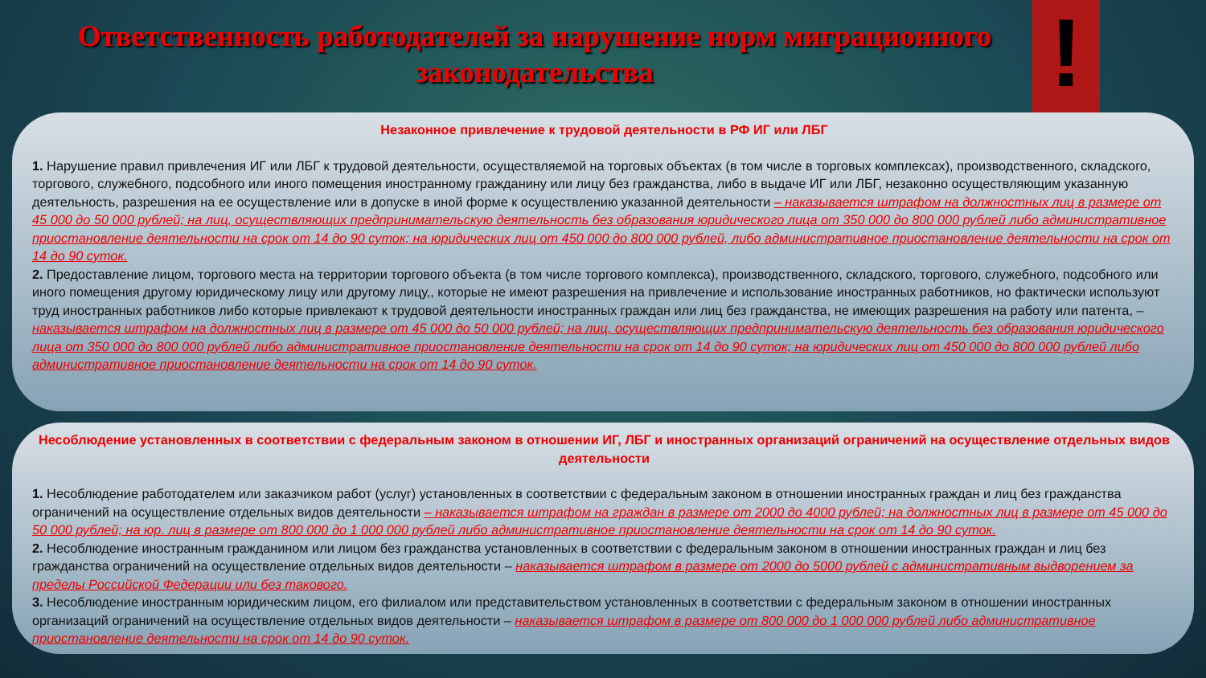!
Ответственность работодателей за нарушение норм миграционного законодательства
Незаконное привлечение к трудовой деятельности в РФ ИГ или ЛБГ
1. Нарушение правил привлечения ИГ или ЛБГ к трудовой деятельности, осуществляемой на торговых объектах (в том числе в торговых комплексах), производственного, складского, торгового, служебного, подсобного или иного помещения иностранному гражданину или лицу без гражданства, либо в выдаче ИГ или ЛБГ, незаконно осуществляющим указанную деятельность, разрешения на ее осуществление или в допуске в иной форме к осуществлению указанной деятельности – наказывается штрафом на должностных лиц в размере от 45 000 до 50 000 рублей; на лиц, осуществляющих предпринимательскую деятельность без образования юридического лица от 350 000 до 800 000 рублей либо административное приостановление деятельности на срок от 14 до 90 суток; на юридических лиц от 450 000 до 800 000 рублей, либо административное приостановление деятельности на срок от 14 до 90 суток.
2. Предоставление лицом, торгового места на территории торгового объекта (в том числе торгового комплекса), производственного, складского, торгового, служебного, подсобного или иного помещения другому юридическому лицу или другому лицу,, которые не имеют разрешения на привлечение и использование иностранных работников, но фактически используют труд иностранных работников либо которые привлекают к трудовой деятельности иностранных граждан или лиц без гражданства, не имеющих разрешения на работу или патента, – наказывается штрафом на должностных лиц в размере от 45 000 до 50 000 рублей; на лиц, осуществляющих предпринимательскую деятельность без образования юридического лица от 350 000 до 800 000 рублей либо административное приостановление деятельности на срок от 14 до 90 суток; на юридических лиц от 450 000 до 800 000 рублей либо административное приостановление деятельности на срок от 14 до 90 суток.
Несоблюдение установленных в соответствии с федеральным законом в отношении ИГ, ЛБГ и иностранных организаций ограничений на осуществление отдельных видов деятельности
1. Несоблюдение работодателем или заказчиком работ (услуг) установленных в соответствии с федеральным законом в отношении иностранных граждан и лиц без гражданства ограничений на осуществление отдельных видов деятельности – наказывается штрафом на граждан в размере от 2000 до 4000 рублей; на должностных лиц в размере от 45 000 до 50 000 рублей; на юр. лиц в размере от 800 000 до 1 000 000 рублей либо административное приостановление деятельности на срок от 14 до 90 суток.
2. Несоблюдение иностранным гражданином или лицом без гражданства установленных в соответствии с федеральным законом в отношении иностранных граждан и лиц без гражданства ограничений на осуществление отдельных видов деятельности – наказывается штрафом в размере от 2000 до 5000 рублей с административным выдворением за пределы Российской Федерации или без такового.
3. Несоблюдение иностранным юридическим лицом, его филиалом или представительством установленных в соответствии с федеральным законом в отношении иностранных организаций ограничений на осуществление отдельных видов деятельности – наказывается штрафом в размере от 800 000 до 1 000 000 рублей либо административное приостановление деятельности на срок от 14 до 90 суток.